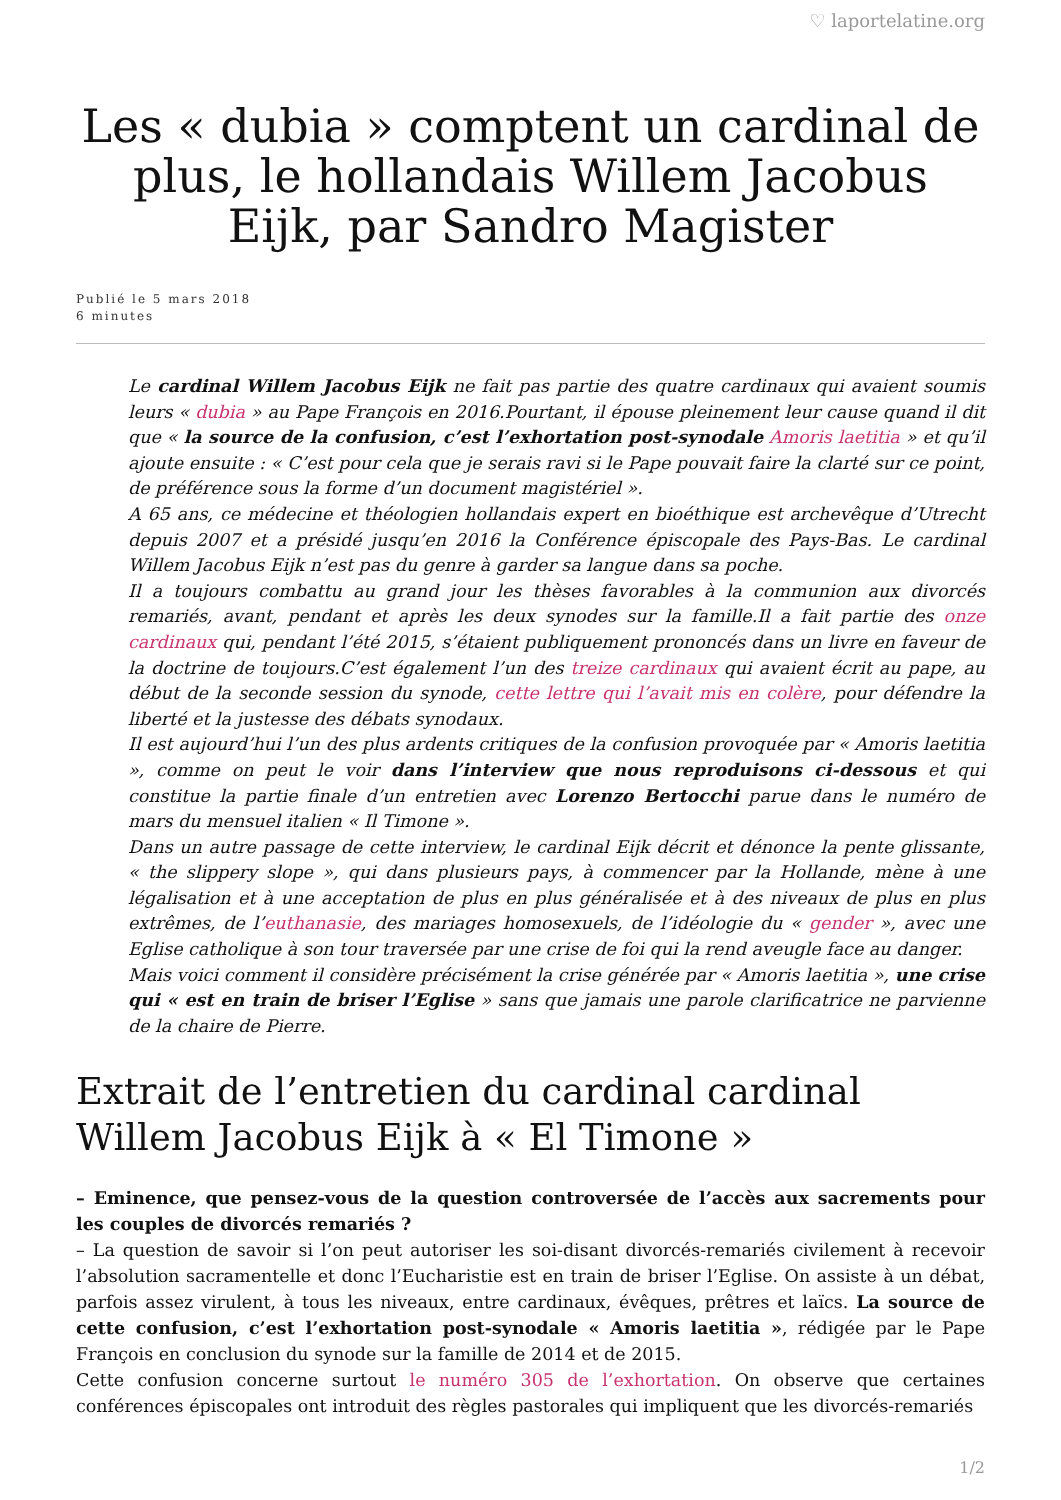♡ laportelatine.org
Les « dubia » comptent un cardinal de plus, le hollandais Willem Jacobus Eijk, par Sandro Magister
Publié le 5 mars 2018
6 minutes
Le cardinal Willem Jacobus Eijk ne fait pas partie des quatre cardinaux qui avaient soumis leurs « dubia » au Pape François en 2016.Pourtant, il épouse pleinement leur cause quand il dit que « la source de la confusion, c’est l’exhortation post-synodale Amoris laetitia » et qu’il ajoute ensuite : « C’est pour cela que je serais ravi si le Pape pouvait faire la clarté sur ce point, de préférence sous la forme d’un document magistériel ».
A 65 ans, ce médecine et théologien hollandais expert en bioéthique est archevêque d’Utrecht depuis 2007 et a présidé jusqu’en 2016 la Conférence épiscopale des Pays-Bas. Le cardinal Willem Jacobus Eijk n’est pas du genre à garder sa langue dans sa poche.
Il a toujours combattu au grand jour les thèses favorables à la communion aux divorcés remariés, avant, pendant et après les deux synodes sur la famille.Il a fait partie des onze cardinaux qui, pendant l’été 2015, s’étaient publiquement prononcés dans un livre en faveur de la doctrine de toujours.C’est également l’un des treize cardinaux qui avaient écrit au pape, au début de la seconde session du synode, cette lettre qui l’avait mis en colère, pour défendre la liberté et la justesse des débats synodaux.
Il est aujourd’hui l’un des plus ardents critiques de la confusion provoquée par « Amoris laetitia », comme on peut le voir dans l’interview que nous reproduisons ci-dessous et qui constitue la partie finale d’un entretien avec Lorenzo Bertocchi parue dans le numéro de mars du mensuel italien « Il Timone ».
Dans un autre passage de cette interview, le cardinal Eijk décrit et dénonce la pente glissante, « the slippery slope », qui dans plusieurs pays, à commencer par la Hollande, mène à une légalisation et à une acceptation de plus en plus généralisée et à des niveaux de plus en plus extrêmes, de l’euthanasie, des mariages homosexuels, de l’idéologie du « gender », avec une Eglise catholique à son tour traversée par une crise de foi qui la rend aveugle face au danger.
Mais voici comment il considère précisément la crise générée par « Amoris laetitia », une crise qui « est en train de briser l’Eglise » sans que jamais une parole clarificatrice ne parvienne de la chaire de Pierre.
Extrait de l’entretien du cardinal cardinal Willem Jacobus Eijk à « El Timone »
– Eminence, que pensez-vous de la question controversée de l’accès aux sacrements pour les couples de divorcés remariés ?
– La question de savoir si l’on peut autoriser les soi-disant divorcés-remariés civilement à recevoir l’absolution sacramentelle et donc l’Eucharistie est en train de briser l’Eglise. On assiste à un débat, parfois assez virulent, à tous les niveaux, entre cardinaux, évêques, prêtres et laïcs. La source de cette confusion, c’est l’exhortation post-synodale « Amoris laetitia », rédigée par le Pape François en conclusion du synode sur la famille de 2014 et de 2015.
Cette confusion concerne surtout le numéro 305 de l’exhortation. On observe que certaines conférences épiscopales ont introduit des règles pastorales qui impliquent que les divorcés-remariés
1/2